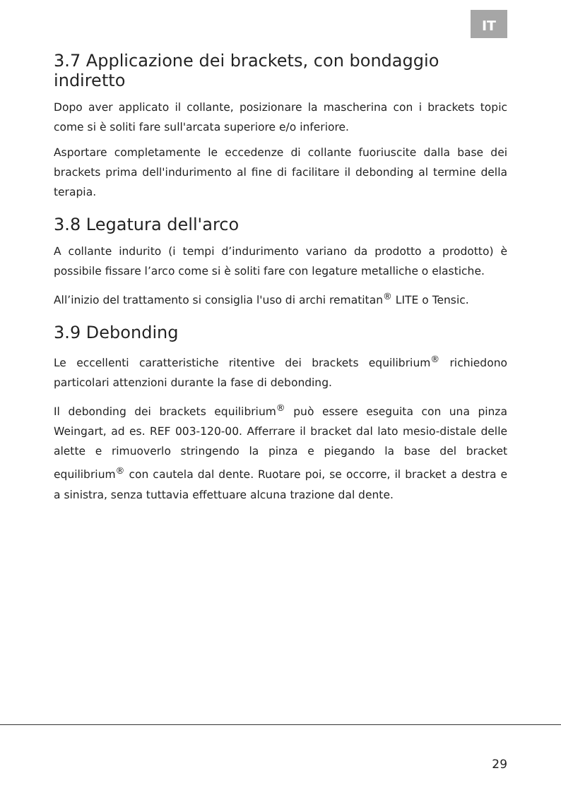IT
3.7 Applicazione dei brackets, con bondaggio indiretto
Dopo aver applicato il collante, posizionare la mascherina con i brackets topic come si è soliti fare sull'arcata superiore e/o inferiore.
Asportare completamente le eccedenze di collante fuoriuscite dalla base dei brackets prima dell'indurimento al fine di facilitare il debonding al termine della terapia.
3.8 Legatura dell'arco
A collante indurito (i tempi d’indurimento variano da prodotto a prodotto) è possibile fissare l’arco come si è soliti fare con legature metalliche o elastiche.
All’inizio del trattamento si consiglia l'uso di archi rematitan<sup>®</sup> LITE o Tensic.
3.9 Debonding
Le eccellenti caratteristiche ritentive dei brackets equilibrium<sup>®</sup> richiedono particolari attenzioni durante la fase di debonding.
Il debonding dei brackets equilibrium<sup>®</sup> può essere eseguita con una pinza Weingart, ad es. REF 003-120-00. Afferrare il bracket dal lato mesio-distale delle alette e rimuoverlo stringendo la pinza e piegando la base del bracket equilibrium<sup>®</sup> con cautela dal dente. Ruotare poi, se occorre, il bracket a destra e a sinistra, senza tuttavia effettuare alcuna trazione dal dente.
29